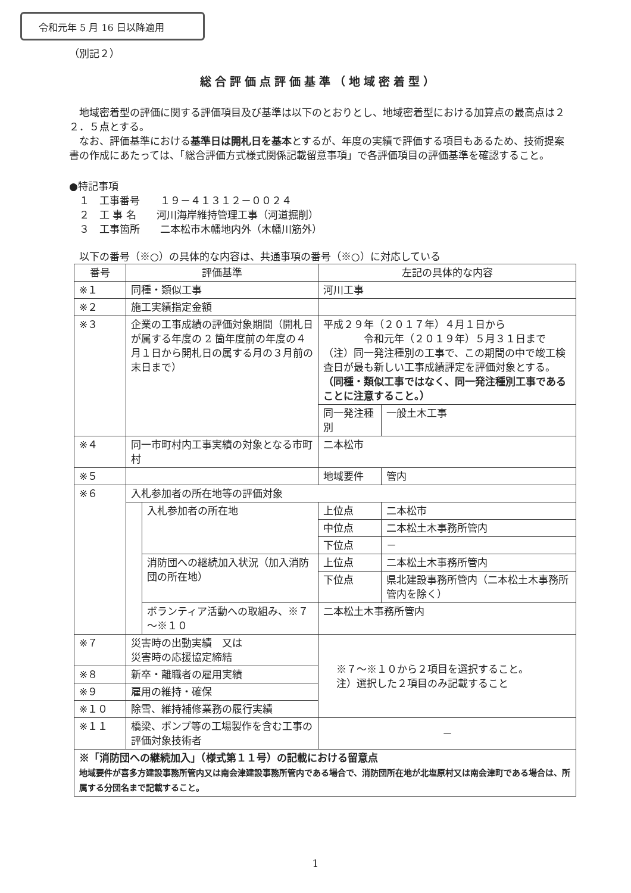令和元年 5 月 16 日以降適用
（別記２）
総合評価点評価基準（地域密着型）
　地域密着型の評価に関する評価項目及び基準は以下のとおりとし、地域密着型における加算点の最高点は２２．５点とする。
　なお、評価基準における基準日は開札日を基本とするが、年度の実績で評価する項目もあるため、技術提案書の作成にあたっては、「総合評価方式様式関係記載留意事項」で各評価項目の評価基準を確認すること。
●特記事項
　１　工事番号　　１９－４１３１２－００２４
　２　工 事 名　　河川海岸維持管理工事（河道掘削）
　３　工事箇所　　二本松市木幡地内外（木幡川筋外）
　以下の番号（※○）の具体的な内容は、共通事項の番号（※○）に対応している
| 番号 | 評価基準 | | 左記の具体的な内容 | |
| --- | --- | --- | --- | --- |
| ※１ | 同種・類似工事 | | 河川工事 | |
| ※２ | 施工実績指定金額 | | | |
| ※３ | 企業の工事成績の評価対象期間（開札日が属する年度の 2 箇年度前の年度の４月１日から開札日の属する月の３月前の末日まで） | | 平成２９年（２０１７年）４月１日から 令和元年（２０１９年）５月３１日まで （注）同一発注種別の工事で、この期間の中で竣工検査日が最も新しい工事成績評定を評価対象とする。 （同種・類似工事ではなく、同一発注種別工事であることに注意すること。） | |
| | | | 同一発注種別 | 一般土木工事 |
| ※４ | 同一市町村内工事実績の対象となる市町村 | | 二本松市 | |
| ※５ | | | 地域要件 | 管内 |
| ※６ | 入札参加者の所在地等の評価対象 | | | |
| | | 入札参加者の所在地 | 上位点 | 二本松市 |
| | | | 中位点 | 二本松土木事務所管内 |
| | | | 下位点 | － |
| | | 消防団への継続加入状況（加入消防団の所在地） | 上位点 | 二本松土木事務所管内 |
| | | | 下位点 | 県北建設事務所管内（二本松土木事務所管内を除く） |
| | | ボランティア活動への取組み、※７～※１０ | 二本松土木事務所管内 | |
| ※７ | 災害時の出動実績 又は 災害時の応援協定締結 | | ※７～※１０から２項目を選択すること。 注）選択した２項目のみ記載すること | |
| ※８ | 新卒・離職者の雇用実績 | | | |
| ※９ | 雇用の維持・確保 | | | |
| ※１０ | 除雪、維持補修業務の履行実績 | | | |
| ※１１ | 橋梁、ポンプ等の工場製作を含む工事の評価対象技術者 | | － | |
| ※「消防団への継続加入」（様式第１１号）の記載における留意点 地域要件が喜多方建設事務所管内又は南会津建設事務所管内である場合で、消防団所在地が北塩原村又は南会津町である場合は、所属する分団名まで記載すること。 | | | | |
1